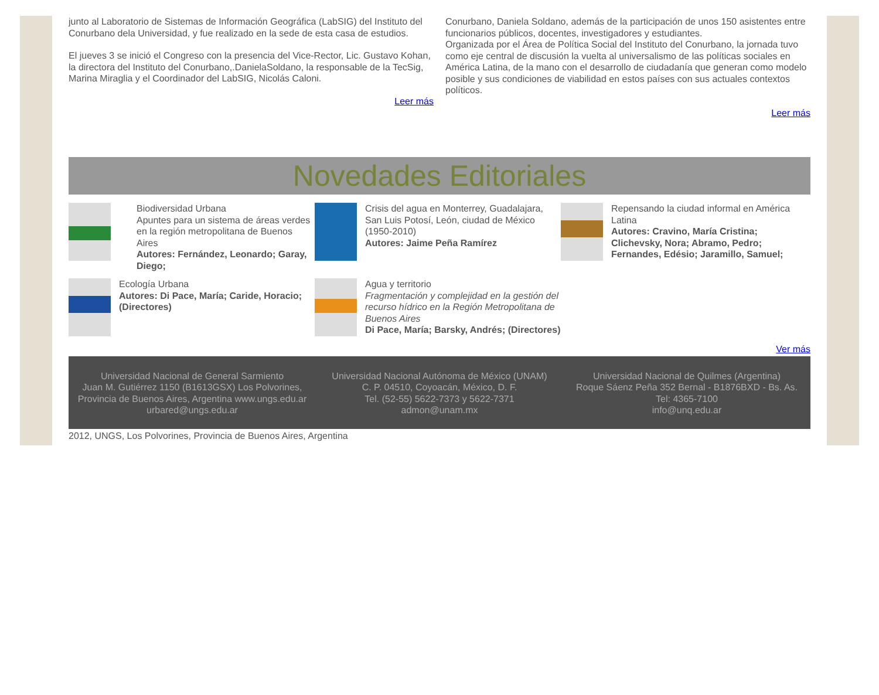junto al Laboratorio de Sistemas de Información Geográfica (LabSIG) del Instituto del Conurbano dela Universidad, y fue realizado en la sede de esta casa de estudios.
El jueves 3 se inició el Congreso con la presencia del Vice-Rector, Lic. Gustavo Kohan, la directora del Instituto del Conurbano,.DanielaSoldano, la responsable de la TecSig, Marina Miraglia y el Coordinador del LabSIG, Nicolás Caloni.
Leer más
Conurbano, Daniela Soldano, además de la participación de unos 150 asistentes entre funcionarios públicos, docentes, investigadores y estudiantes.
Organizada por el Área de Política Social del Instituto del Conurbano, la jornada tuvo como eje central de discusión la vuelta al universalismo de las políticas sociales en América Latina, de la mano con el desarrollo de ciudadanía que generan como modelo posible y sus condiciones de viabilidad en estos países con sus actuales contextos políticos.
Leer más
Novedades Editoriales
Biodiversidad Urbana
Apuntes para un sistema de áreas verdes en la región metropolitana de Buenos Aires
Autores: Fernández, Leonardo; Garay, Diego;
Crisis del agua en Monterrey, Guadalajara, San Luis Potosí, León, ciudad de México (1950-2010)
Autores: Jaime Peña Ramírez
Repensando la ciudad informal en América Latina
Autores: Cravino, María Cristina; Clichevsky, Nora; Abramo, Pedro; Fernandes, Edésio; Jaramillo, Samuel;
Ecología Urbana
Autores: Di Pace, María; Caride, Horacio; (Directores)
Agua y territorio
Fragmentación y complejidad en la gestión del recurso hídrico en la Región Metropolitana de Buenos Aires
Di Pace, María; Barsky, Andrés; (Directores)
Ver más
Universidad Nacional de General Sarmiento
Juan M. Gutiérrez 1150 (B1613GSX) Los Polvorines, Provincia de Buenos Aires, Argentina www.ungs.edu.ar
urbared@ungs.edu.ar
Universidad Nacional Autónoma de México (UNAM)
C. P. 04510, Coyoacán, México, D. F.
Tel. (52-55) 5622-7373 y 5622-7371
admon@unam.mx
Universidad Nacional de Quilmes (Argentina)
Roque Sáenz Peña 352 Bernal - B1876BXD - Bs. As.
Tel: 4365-7100
info@unq.edu.ar
2012, UNGS, Los Polvorines, Provincia de Buenos Aires, Argentina